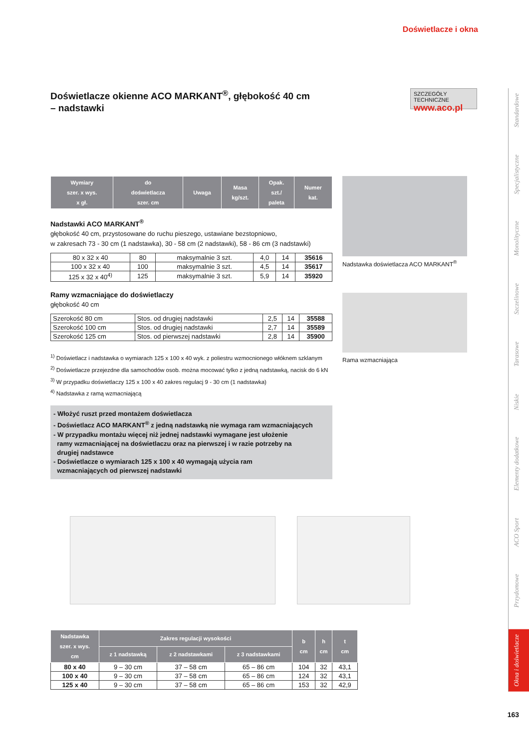Doświetlacze i okna
Doświetlacze okienne ACO MARKANT<sup>®</sup>, głębokość 40 cm
– nadstawki
SZCZEGÓŁY TECHNICZNE
www.aco.pl
| Wymiary szer. x wys. x gł. | do doświetlacza szer. cm | Uwaga | Masa kg/szt. | Opak. szt./ paleta | Numer kat. |
| --- | --- | --- | --- | --- | --- |
Nadstawki ACO MARKANT<sup>®</sup>
głębokość 40 cm, przystosowane do ruchu pieszego, ustawiane bezstopniowo,
w zakresach 73 - 30 cm (1 nadstawka), 30 - 58 cm (2 nadstawki), 58 - 86 cm (3 nadstawki)
| 80 x 32 x 40 | 80 | maksymalnie 3 szt. | 4,0 | 14 | 35616 |
| 100 x 32 x 40 | 100 | maksymalnie 3 szt. | 4,5 | 14 | 35617 |
| 125 x 32 x 40<sup>4)</sup> | 125 | maksymalnie 3 szt. | 5,9 | 14 | 35920 |
Ramy wzmacniające do doświetlaczy
głębokość 40 cm
| Szerokość 80 cm | Stos. od drugiej nadstawki | 2,5 | 14 | 35588 |
| Szerokość 100 cm | Stos. od drugiej nadstawki | 2,7 | 14 | 35589 |
| Szerokość 125 cm | Stos. od pierwszej nadstawki | 2,8 | 14 | 35900 |
<sup>1)</sup> Doświetlacz i nadstawka o wymiarach 125 x 100 x 40 wyk. z poliestru wzmocnionego włóknem szklanym
<sup>2)</sup> Doświetlacze przejezdne dla samochodów osob. można mocować tylko z jedną nadstawką, nacisk do 6 kN
<sup>3)</sup> W przypadku doświetlaczy 125 x 100 x 40 zakres regulacj 9 - 30 cm (1 nadstawka)
<sup>4)</sup> Nadstawka z ramą wzmacniającą
- Włożyć ruszt przed montażem doświetlacza
- Doświetlacz ACO MARKANT<sup>®</sup> z jedną nadstawką nie wymaga ram wzmacniających
- W przypadku montażu więcej niż jednej nadstawki wymagane jest ułożenie
ramy wzmacniającej na doświetlaczu oraz na pierwszej i w razie potrzeby na
drugiej nadstawce
- Doświetlacze o wymiarach 125 x 100 x 40 wymagają użycia ram
wzmacniających od pierwszej nadstawki
Nadstawka doświetlacza ACO MARKANT<sup>®</sup>
Rama wzmacniająca
| Nadstawka szer. x wys. cm | Zakres regulacji wysokości | | | b cm | h cm | t cm |
| --- | --- | --- | --- | --- | --- | --- |
| | z 1 nadstawką | z 2 nadstawkami | z 3 nadstawkami | | | |
| 80 x 40 | 9 – 30 cm | 37 – 58 cm | 65 – 86 cm | 104 | 32 | 43,1 |
| 100 x 40 | 9 – 30 cm | 37 – 58 cm | 65 – 86 cm | 124 | 32 | 43,1 |
| 125 x 40 | 9 – 30 cm | 37 – 58 cm | 65 – 86 cm | 153 | 32 | 42,9 |
Standardowe
Specjalistyczne
Monolityczne
Szczelinowe
Tarasowe
Niskie
Elementy dodatkowe
ACO Sport
Przydomowe
Okna i doświetlacze
163